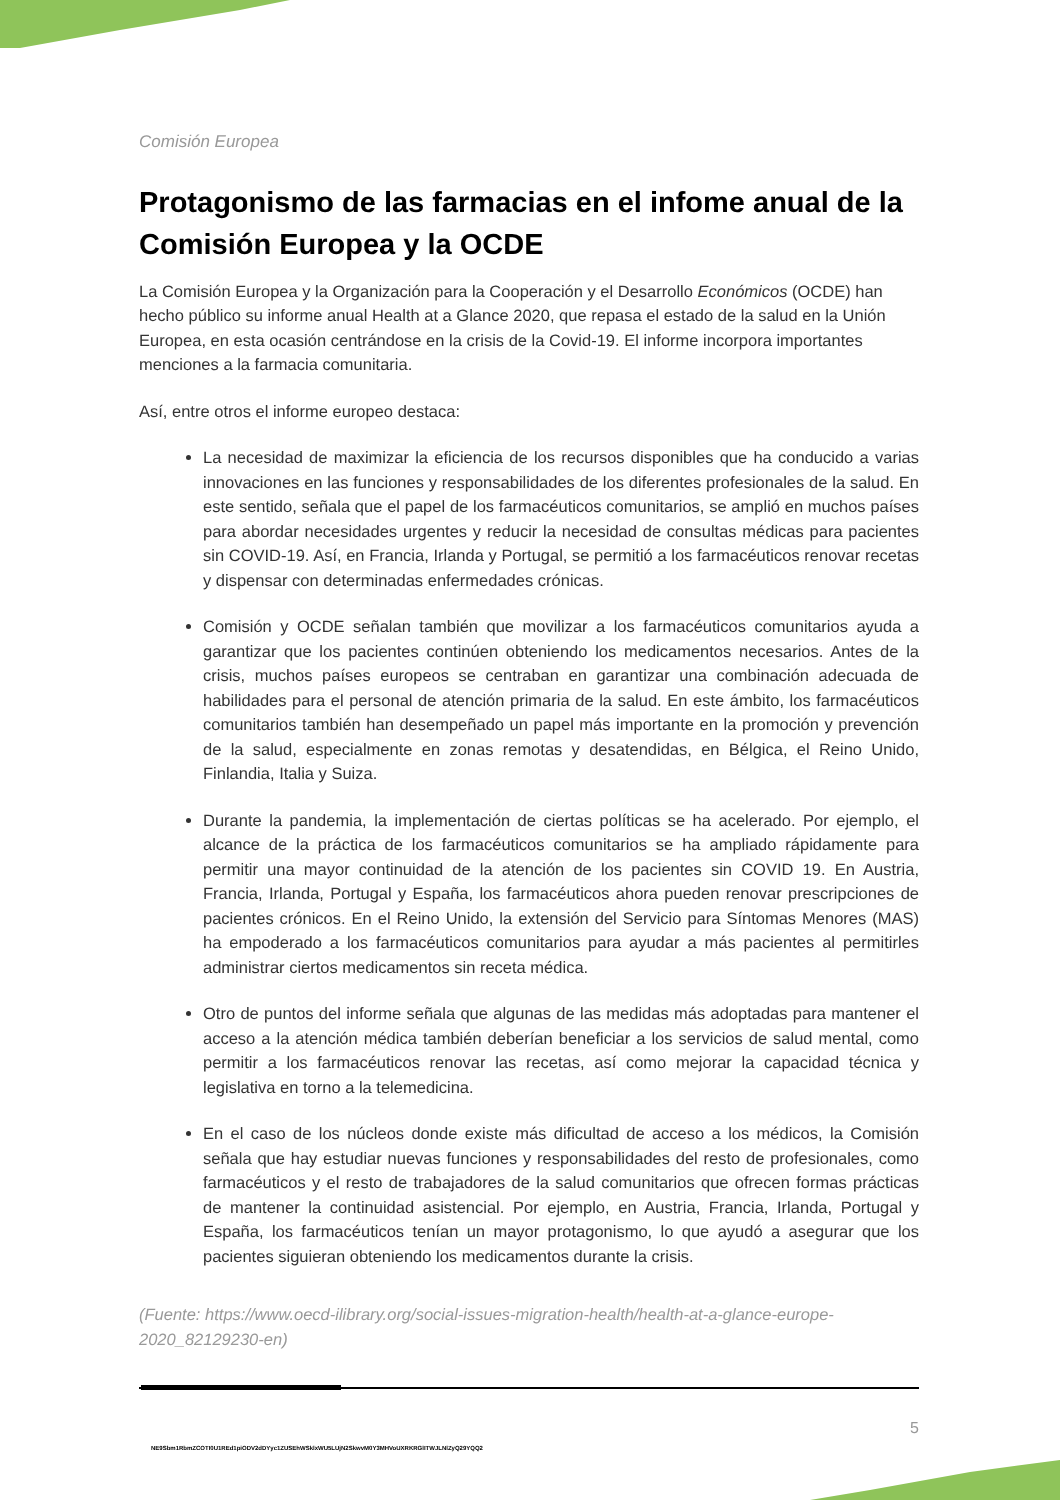Comisión Europea
Protagonismo de las farmacias en el infome anual de la Comisión Europea y la OCDE
La Comisión Europea y la Organización para la Cooperación y el Desarrollo Económicos (OCDE) han hecho público su informe anual Health at a Glance 2020, que repasa el estado de la salud en la Unión Europea, en esta ocasión centrándose en la crisis de la Covid-19. El informe incorpora importantes menciones a la farmacia comunitaria.
Así, entre otros el informe europeo destaca:
La necesidad de maximizar la eficiencia de los recursos disponibles que ha conducido a varias innovaciones en las funciones y responsabilidades de los diferentes profesionales de la salud. En este sentido, señala que el papel de los farmacéuticos comunitarios, se amplió en muchos países para abordar necesidades urgentes y reducir la necesidad de consultas médicas para pacientes sin COVID-19. Así, en Francia, Irlanda y Portugal, se permitió a los farmacéuticos renovar recetas y dispensar con determinadas enfermedades crónicas.
Comisión y OCDE señalan también que movilizar a los farmacéuticos comunitarios ayuda a garantizar que los pacientes continúen obteniendo los medicamentos necesarios. Antes de la crisis, muchos países europeos se centraban en garantizar una combinación adecuada de habilidades para el personal de atención primaria de la salud. En este ámbito, los farmacéuticos comunitarios también han desempeñado un papel más importante en la promoción y prevención de la salud, especialmente en zonas remotas y desatendidas, en Bélgica, el Reino Unido, Finlandia, Italia y Suiza.
Durante la pandemia, la implementación de ciertas políticas se ha acelerado. Por ejemplo, el alcance de la práctica de los farmacéuticos comunitarios se ha ampliado rápidamente para permitir una mayor continuidad de la atención de los pacientes sin COVID 19. En Austria, Francia, Irlanda, Portugal y España, los farmacéuticos ahora pueden renovar prescripciones de pacientes crónicos. En el Reino Unido, la extensión del Servicio para Síntomas Menores (MAS) ha empoderado a los farmacéuticos comunitarios para ayudar a más pacientes al permitirles administrar ciertos medicamentos sin receta médica.
Otro de puntos del informe señala que algunas de las medidas más adoptadas para mantener el acceso a la atención médica también deberían beneficiar a los servicios de salud mental, como permitir a los farmacéuticos renovar las recetas, así como mejorar la capacidad técnica y legislativa en torno a la telemedicina.
En el caso de los núcleos donde existe más dificultad de acceso a los médicos, la Comisión señala que hay estudiar nuevas funciones y responsabilidades del resto de profesionales, como farmacéuticos y el resto de trabajadores de la salud comunitarios que ofrecen formas prácticas de mantener la continuidad asistencial. Por ejemplo, en Austria, Francia, Irlanda, Portugal y España, los farmacéuticos tenían un mayor protagonismo, lo que ayudó a asegurar que los pacientes siguieran obteniendo los medicamentos durante la crisis.
(Fuente: https://www.oecd-ilibrary.org/social-issues-migration-health/health-at-a-glance-europe-2020_82129230-en)
5
NE9Sbm1RbmZCOTI0U1REd1piODV2dDYyc1ZUSEhWSklxWU5LUjN2SkwvM0Y3MHVoUXRKRGlITWJLNlZyQ29YQQ2